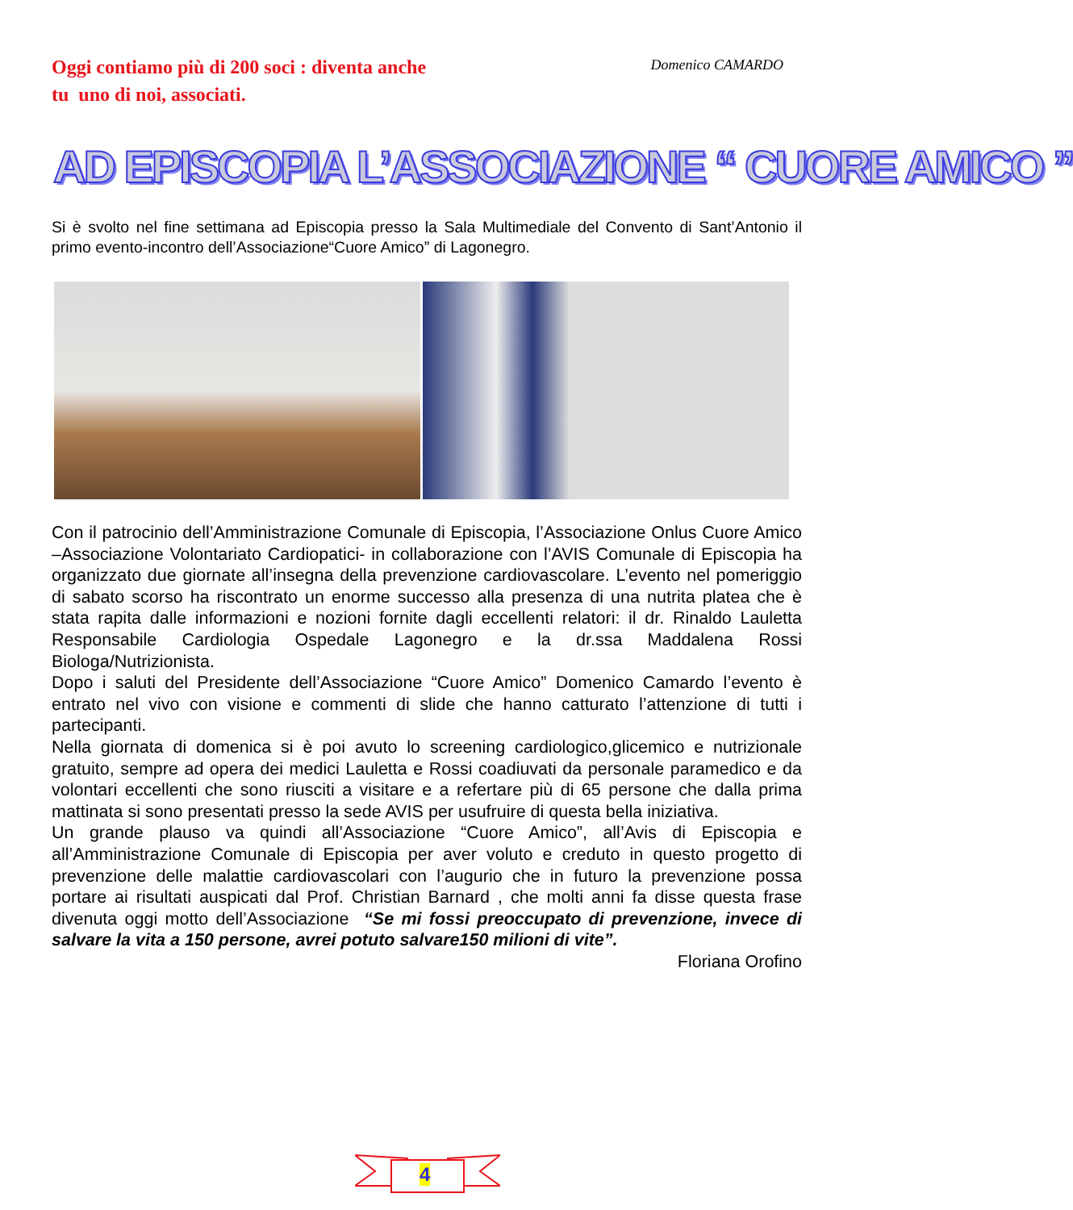Oggi contiamo più di 200 soci : diventa anche
tu uno di noi, associati.
Domenico CAMARDO
AD EPISCOPIA L’ASSOCIAZIONE “ CUORE AMICO ”
Si è svolto nel fine settimana ad Episcopia presso la Sala Multimediale del Convento di Sant’Antonio il primo evento-incontro dell’Associazione“Cuore Amico” di Lagonegro.
Con il patrocinio dell’Amministrazione Comunale di Episcopia, l’Associazione Onlus Cuore Amico –Associazione Volontariato Cardiopatici- in collaborazione con l’AVIS Comunale di Episcopia ha organizzato due giornate all’insegna della prevenzione cardiovascolare. L’evento nel pomeriggio di sabato scorso ha riscontrato un enorme successo alla presenza di una nutrita platea che è stata rapita dalle informazioni e nozioni fornite dagli eccellenti relatori: il dr. Rinaldo Lauletta Responsabile Cardiologia Ospedale Lagonegro e la dr.ssa Maddalena Rossi Biologa/Nutrizionista.
Dopo i saluti del Presidente dell’Associazione “Cuore Amico” Domenico Camardo l’evento è entrato nel vivo con visione e commenti di slide che hanno catturato l’attenzione di tutti i partecipanti.
Nella giornata di domenica si è poi avuto lo screening cardiologico,glicemico e nutrizionale gratuito, sempre ad opera dei medici Lauletta e Rossi coadiuvati da personale paramedico e da volontari eccellenti che sono riusciti a visitare e a refertare più di 65 persone che dalla prima mattinata si sono presentati presso la sede AVIS per usufruire di questa bella iniziativa.
Un grande plauso va quindi all’Associazione “Cuore Amico”, all’Avis di Episcopia e all’Amministrazione Comunale di Episcopia per aver voluto e creduto in questo progetto di prevenzione delle malattie cardiovascolari con l’augurio che in futuro la prevenzione possa portare ai risultati auspicati dal Prof. Christian Barnard , che molti anni fa disse questa frase divenuta oggi motto dell’Associazione “Se mi fossi preoccupato di prevenzione, invece di salvare la vita a 150 persone, avrei potuto salvare150 milioni di vite”.
Floriana Orofino
4